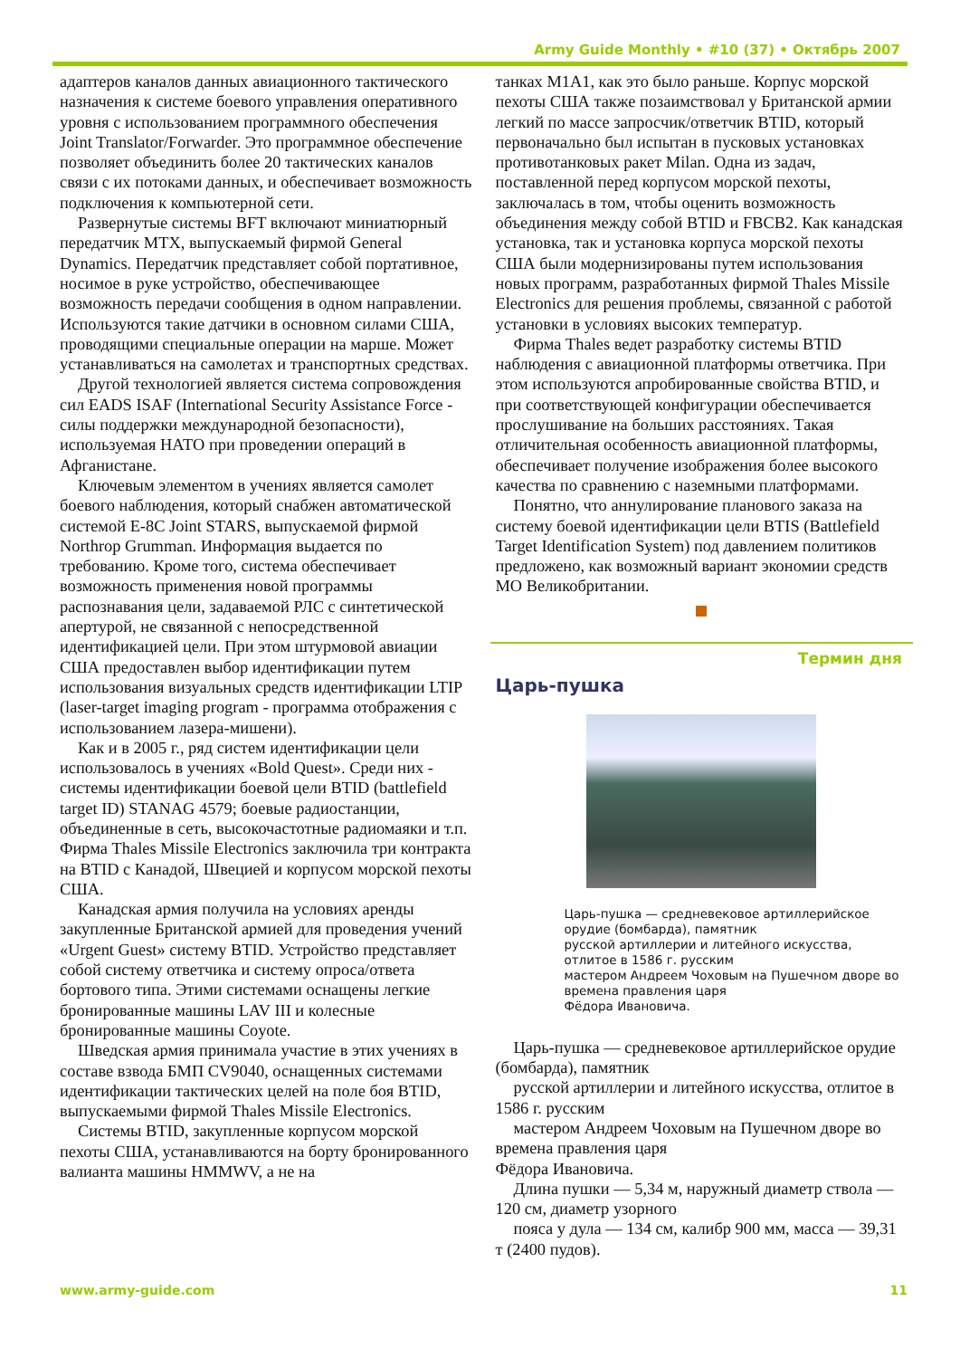Army Guide Monthly • #10 (37) • Октябрь 2007
адаптеров каналов данных авиационного тактического назначения к системе боевого управления оперативного уровня с использованием программного обеспечения Joint Translator/Forwarder. Это программное обеспечение позволяет объединить более 20 тактических каналов связи с их потоками данных, и обеспечивает возможность подключения к компьютерной сети.
Развернутые системы BFT включают миниатюрный передатчик MTX, выпускаемый фирмой General Dynamics. Передатчик представляет собой портативное, носимое в руке устройство, обеспечивающее возможность передачи сообщения в одном направлении. Используются такие датчики в основном силами США, проводящими специальные операции на марше. Может устанавливаться на самолетах и транспортных средствах.
Другой технологией является система сопровождения сил EADS ISAF (International Security Assistance Force - силы поддержки международной безопасности), используемая НАТО при проведении операций в Афганистане.
Ключевым элементом в учениях является самолет боевого наблюдения, который снабжен автоматической системой E-8C Joint STARS, выпускаемой фирмой Northrop Grumman. Информация выдается по требованию. Кроме того, система обеспечивает возможность применения новой программы распознавания цели, задаваемой РЛС с синтетической апертурой, не связанной с непосредственной идентификацией цели. При этом штурмовой авиации США предоставлен выбор идентификации путем использования визуальных средств идентификации LTIP (laser-target imaging program - программа отображения с использованием лазера-мишени).
Как и в 2005 г., ряд систем идентификации цели использовалось в учениях «Bold Quest». Среди них - системы идентификации боевой цели BTID (battlefield target ID) STANAG 4579; боевые радиостанции, объединенные в сеть, высокочастотные радиомаяки и т.п. Фирма Thales Missile Electronics заключила три контракта на BTID с Канадой, Швецией и корпусом морской пехоты США.
Канадская армия получила на условиях аренды закупленные Британской армией для проведения учений «Urgent Guest» систему BTID. Устройство представляет собой систему ответчика и систему опроса/ответа бортового типа. Этими системами оснащены легкие бронированные машины LAV III и колесные бронированные машины Coyote.
Шведская армия принимала участие в этих учениях в составе взвода БМП CV9040, оснащенных системами идентификации тактических целей на поле боя BTID, выпускаемыми фирмой Thales Missile Electronics.
Системы BTID, закупленные корпусом морской пехоты США, устанавливаются на борту бронированного валианта машины HMMWV, а не на
танках M1A1, как это было раньше. Корпус морской пехоты США также позаимствовал у Британской армии легкий по массе запросчик/ответчик BTID, который первоначально был испытан в пусковых установках противотанковых ракет Milan. Одна из задач, поставленной перед корпусом морской пехоты, заключалась в том, чтобы оценить возможность объединения между собой BTID и FBCB2. Как канадская установка, так и установка корпуса морской пехоты США были модернизированы путем использования новых программ, разработанных фирмой Thales Missile Electronics для решения проблемы, связанной с работой установки в условиях высоких температур.
Фирма Thales ведет разработку системы BTID наблюдения с авиационной платформы ответчика. При этом используются апробированные свойства BTID, и при соответствующей конфигурации обеспечивается прослушивание на больших расстояниях. Такая отличительная особенность авиационной платформы, обеспечивает получение изображения более высокого качества по сравнению с наземными платформами.
Понятно, что аннулирование планового заказа на систему боевой идентификации цели BTIS (Battlefield Target Identification System) под давлением политиков предложено, как возможный вариант экономии средств МО Великобритании.
Термин дня
Царь-пушка
Царь-пушка — средневековое артиллерийское орудие (бомбарда), памятник
русской артиллерии и литейного искусства, отлитое в 1586 г. русским
мастером Андреем Чоховым на Пушечном дворе во времена правления царя
Фёдора Ивановича.
Царь-пушка — средневековое артиллерийское орудие (бомбарда), памятник
русской артиллерии и литейного искусства, отлитое в 1586 г. русским
мастером Андреем Чоховым на Пушечном дворе во времена правления царя
Фёдора Ивановича.
Длина пушки — 5,34 м, наружный диаметр ствола — 120 см, диаметр узорного
пояса у дула — 134 см, калибр 900 мм, масса — 39,31 т (2400 пудов).
www.army-guide.com 11